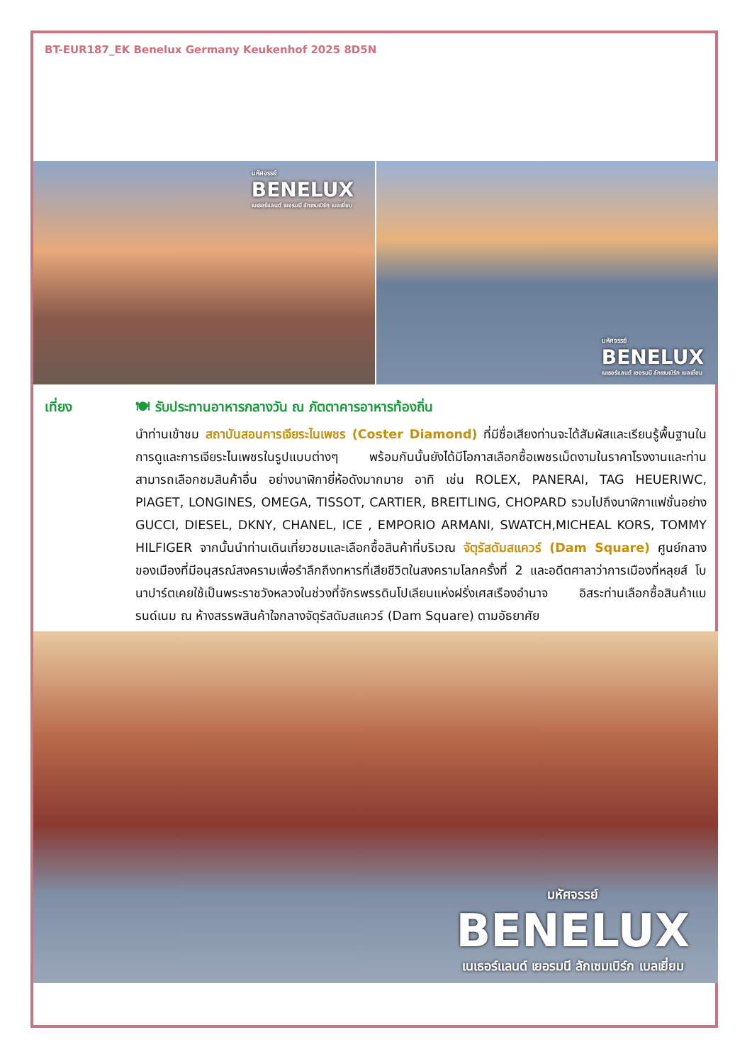BT-EUR187_EK Benelux Germany Keukenhof 2025 8D5N
มหัศจรรย์
BENELUX
เนเธอร์แลนด์ เยอรมนี ลักเซมเบิร์ก เบลเยี่ยม
มหัศจรรย์
BENELUX
เนเธอร์แลนด์ เยอรมนี ลักเซมเบิร์ก เบลเยี่ยม
เที่ยง 🍽 รับประทานอาหารกลางวัน ณ ภัตตาคารอาหารท้องถิ่น
นำท่านเข้าชม สถาบันสอนการเจียระไนเพชร (Coster Diamond) ที่มีชื่อเสียงท่านจะได้สัมผัสและเรียนรู้พื้นฐานในการดูและการเจียระไนเพชรในรูปแบบต่างๆ พร้อมกันนั้นยังได้มีโอกาสเลือกซื้อเพชรเม็ดงามในราคาโรงงานและท่านสามารถเลือกชมสินค้าอื่น อย่างนาฬิกายี่ห้อดังมากมาย อาทิ เช่น ROLEX, PANERAI, TAG HEUERIWC, PIAGET, LONGINES, OMEGA, TISSOT, CARTIER, BREITLING, CHOPARD รวมไปถึงนาฬิกาแฟชั่นอย่าง GUCCI, DIESEL, DKNY, CHANEL, ICE , EMPORIO ARMANI, SWATCH,MICHEAL KORS, TOMMY HILFIGER จากนั้นนำท่านเดินเที่ยวชมและเลือกซื้อสินค้าที่บริเวณ จัตุรัสดัมสแควร์ (Dam Square) ศูนย์กลางของเมืองที่มีอนุสรณ์สงครามเพื่อรำลึกถึงทหารที่เสียชีวิตในสงครามโลกครั้งที่ 2 และอดีตศาลาว่าการเมืองที่หลุยส์ โบนาปาร์ตเคยใช้เป็นพระราชวังหลวงในช่วงที่จักรพรรดินโปเลียนแห่งฝรั่งเศสเรืองอำนาจ อิสระท่านเลือกซื้อสินค้าแบรนด์เนม ณ ห้างสรรพสินค้าใจกลางจัตุรัสดัมสแควร์ (Dam Square) ตามอัธยาศัย
มหัศจรรย์
BENELUX
เนเธอร์แลนด์ เยอรมนี ลักเซมเบิร์ก เบลเยี่ยม